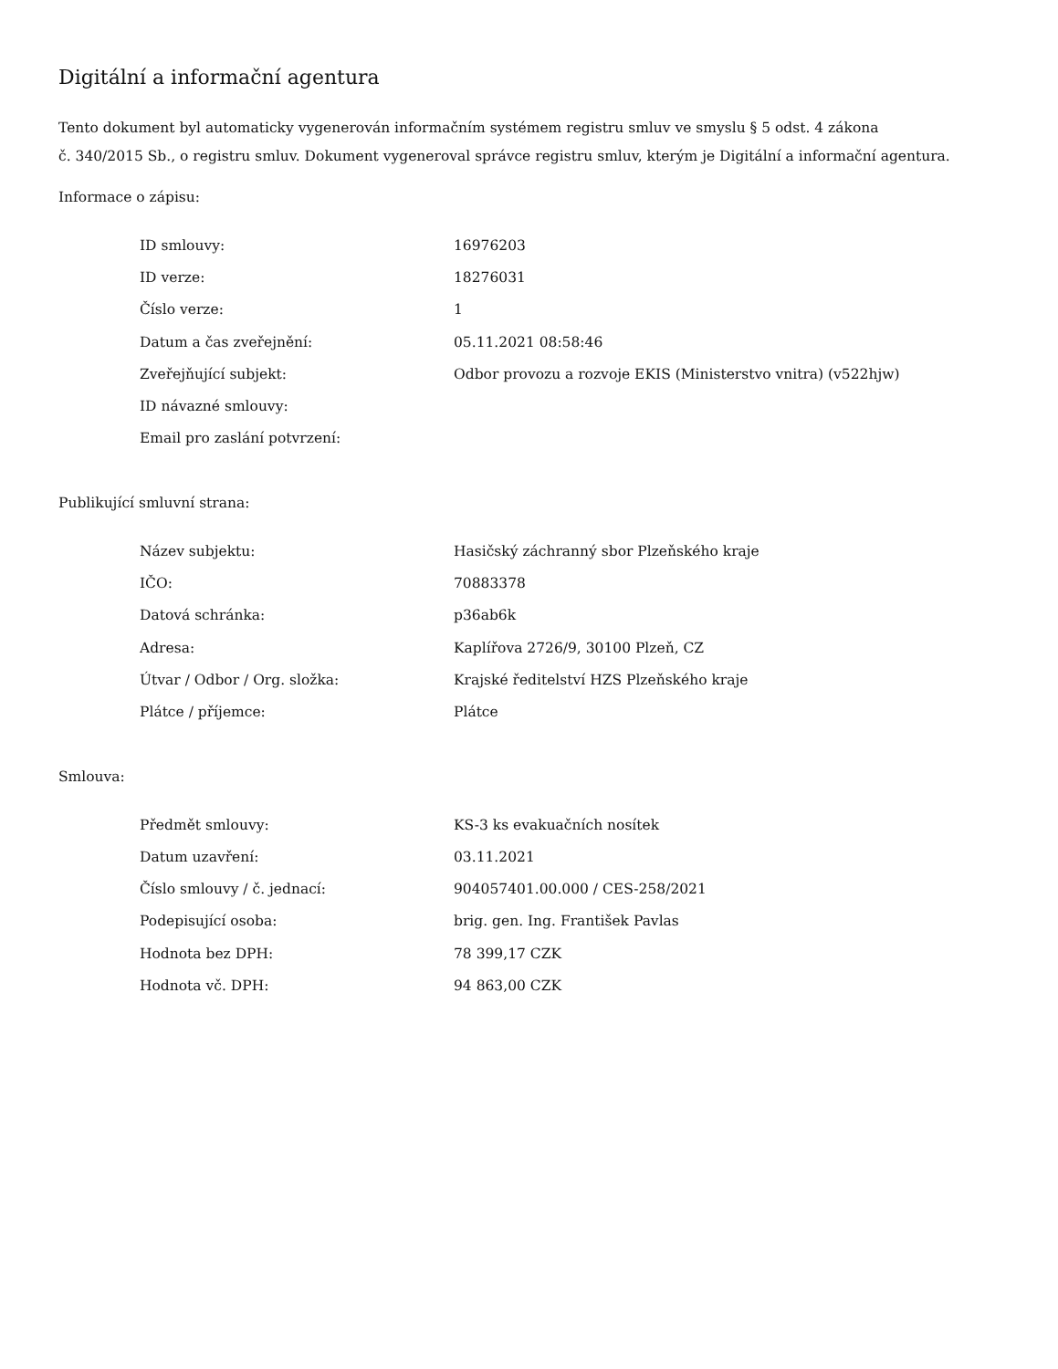Digitální a informační agentura
Tento dokument byl automaticky vygenerován informačním systémem registru smluv ve smyslu § 5 odst. 4 zákona
č. 340/2015 Sb., o registru smluv. Dokument vygeneroval správce registru smluv, kterým je Digitální a informační agentura.
Informace o zápisu:
| ID smlouvy: | 16976203 |
| ID verze: | 18276031 |
| Číslo verze: | 1 |
| Datum a čas zveřejnění: | 05.11.2021 08:58:46 |
| Zveřejňující subjekt: | Odbor provozu a rozvoje EKIS (Ministerstvo vnitra) (v522hjw) |
| ID návazné smlouvy: | |
| Email pro zaslání potvrzení: | |
Publikující smluvní strana:
| Název subjektu: | Hasičský záchranný sbor Plzeňského kraje |
| IČO: | 70883378 |
| Datová schránka: | p36ab6k |
| Adresa: | Kaplířova 2726/9, 30100 Plzeň, CZ |
| Útvar / Odbor / Org. složka: | Krajské ředitelství HZS Plzeňského kraje |
| Plátce / příjemce: | Plátce |
Smlouva:
| Předmět smlouvy: | KS-3 ks evakuačních nosítek |
| Datum uzavření: | 03.11.2021 |
| Číslo smlouvy / č. jednací: | 904057401.00.000 / CES-258/2021 |
| Podepisující osoba: | brig. gen. Ing. František Pavlas |
| Hodnota bez DPH: | 78 399,17 CZK |
| Hodnota vč. DPH: | 94 863,00 CZK |